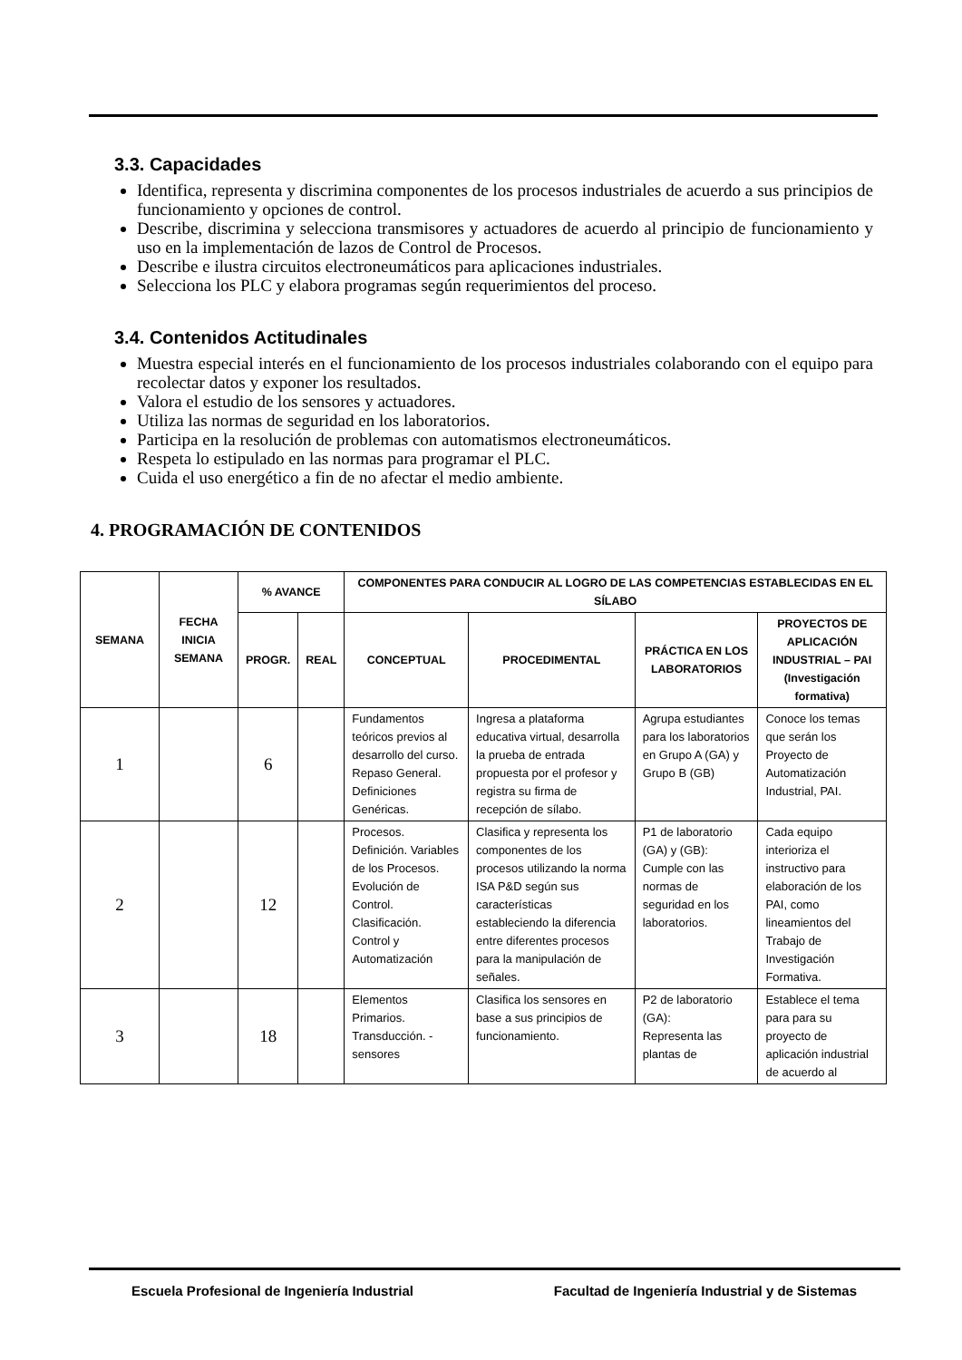3.3. Capacidades
Identifica, representa y discrimina componentes de los procesos industriales de acuerdo a sus principios de funcionamiento y opciones de control.
Describe, discrimina y selecciona transmisores y actuadores de acuerdo al principio de funcionamiento y uso en la implementación de lazos de Control de Procesos.
Describe e ilustra circuitos electroneumáticos para aplicaciones industriales.
Selecciona los PLC y elabora programas según requerimientos del proceso.
3.4. Contenidos Actitudinales
Muestra especial interés en el funcionamiento de los procesos industriales colaborando con el equipo para recolectar datos y exponer los resultados.
Valora el estudio de los sensores y actuadores.
Utiliza las normas de seguridad en los laboratorios.
Participa en la resolución de problemas con automatismos electroneumáticos.
Respeta lo estipulado en las normas para programar el PLC.
Cuida el uso energético a fin de no afectar el medio ambiente.
4. PROGRAMACIÓN DE CONTENIDOS
| SEMANA | FECHA INICIA SEMANA | % AVANCE | | COMPONENTES PARA CONDUCIR AL LOGRO DE LAS COMPETENCIAS ESTABLECIDAS EN EL SÍLABO | | | |
| --- | --- | --- | --- | --- | --- | --- | --- |
| | | PROGR. | REAL | CONCEPTUAL | PROCEDIMENTAL | PRÁCTICA EN LOS LABORATORIOS | PROYECTOS DE APLICACIÓN INDUSTRIAL – PAI (Investigación formativa) |
| 1 | | 6 | | Fundamentos teóricos previos al desarrollo del curso. Repaso General. Definiciones Genéricas. | Ingresa a plataforma educativa virtual, desarrolla la prueba de entrada propuesta por el profesor y registra su firma de recepción de sílabo. | Agrupa estudiantes para los laboratorios en Grupo A (GA) y Grupo B (GB) | Conoce los temas que serán los Proyecto de Automatización Industrial, PAI. |
| 2 | | 12 | | Procesos. Definición. Variables de los Procesos. Evolución de Control. Clasificación. Control y Automatización | Clasifica y representa los componentes de los procesos utilizando la norma ISA P&D según sus características estableciendo la diferencia entre diferentes procesos para la manipulación de señales. | P1 de laboratorio (GA) y (GB): Cumple con las normas de seguridad en los laboratorios. | Cada equipo interioriza el instructivo para elaboración de los PAI, como lineamientos del Trabajo de Investigación Formativa. |
| 3 | | 18 | | Elementos Primarios. Transducción. - sensores | Clasifica los sensores en base a sus principios de funcionamiento. | P2 de laboratorio (GA): Representa las plantas de | Establece el tema para para su proyecto de aplicación industrial de acuerdo al |
Escuela Profesional de Ingeniería Industrial Facultad de Ingeniería Industrial y de Sistemas